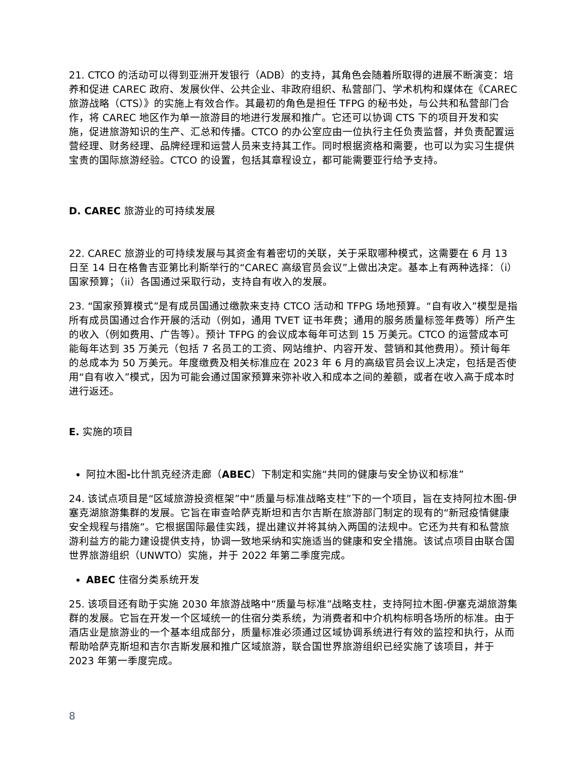21. CTCO 的活动可以得到亚洲开发银行（ADB）的支持，其角色会随着所取得的进展不断演变：培养和促进 CAREC 政府、发展伙伴、公共企业、非政府组织、私营部门、学术机构和媒体在《CAREC 旅游战略（CTS）》的实施上有效合作。其最初的角色是担任 TFPG 的秘书处，与公共和私营部门合作，将 CAREC 地区作为单一旅游目的地进行发展和推广。它还可以协调 CTS 下的项目开发和实施，促进旅游知识的生产、汇总和传播。CTCO 的办公室应由一位执行主任负责监督，并负责配置运营经理、财务经理、品牌经理和运营人员来支持其工作。同时根据资格和需要，也可以为实习生提供宝贵的国际旅游经验。CTCO 的设置，包括其章程设立，都可能需要亚行给予支持。
D. CAREC 旅游业的可持续发展
22. CAREC 旅游业的可持续发展与其资金有着密切的关联，关于采取哪种模式，这需要在 6 月 13 日至 14 日在格鲁吉亚第比利斯举行的“CAREC 高级官员会议”上做出决定。基本上有两种选择：（i）国家预算；（ii）各国通过采取行动，支持自有收入的发展。
23. “国家预算模式”是有成员国通过缴款来支持 CTCO 活动和 TFPG 场地预算。“自有收入”模型是指所有成员国通过合作开展的活动（例如，通用 TVET 证书年费；通用的服务质量标签年费等）所产生的收入（例如费用、广告等）。预计 TFPG 的会议成本每年可达到 15 万美元。CTCO 的运营成本可能每年达到 35 万美元（包括 7 名员工的工资、网站维护、内容开发、营销和其他费用）。预计每年的总成本为 50 万美元。年度缴费及相关标准应在 2023 年 6 月的高级官员会议上决定，包括是否使用“自有收入”模式，因为可能会通过国家预算来弥补收入和成本之间的差额，或者在收入高于成本时进行返还。
E. 实施的项目
阿拉木图-比什凯克经济走廊（ABEC）下制定和实施“共同的健康与安全协议和标准”
24. 该试点项目是“区域旅游投资框架”中“质量与标准战略支柱”下的一个项目，旨在支持阿拉木图-伊塞克湖旅游集群的发展。它旨在审查哈萨克斯坦和吉尔吉斯在旅游部门制定的现有的“新冠疫情健康安全规程与措施”。它根据国际最佳实践，提出建议并将其纳入两国的法规中。它还为共有和私营旅游利益方的能力建设提供支持，协调一致地采纳和实施适当的健康和安全措施。该试点项目由联合国世界旅游组织（UNWTO）实施，并于 2022 年第二季度完成。
ABEC 住宿分类系统开发
25. 该项目还有助于实施 2030 年旅游战略中“质量与标准”战略支柱，支持阿拉木图-伊塞克湖旅游集群的发展。它旨在开发一个区域统一的住宿分类系统，为消费者和中介机构标明各场所的标准。由于酒店业是旅游业的一个基本组成部分，质量标准必须通过区域协调系统进行有效的监控和执行，从而帮助哈萨克斯坦和吉尔吉斯发展和推广区域旅游，联合国世界旅游组织已经实施了该项目，并于 2023 年第一季度完成。
8